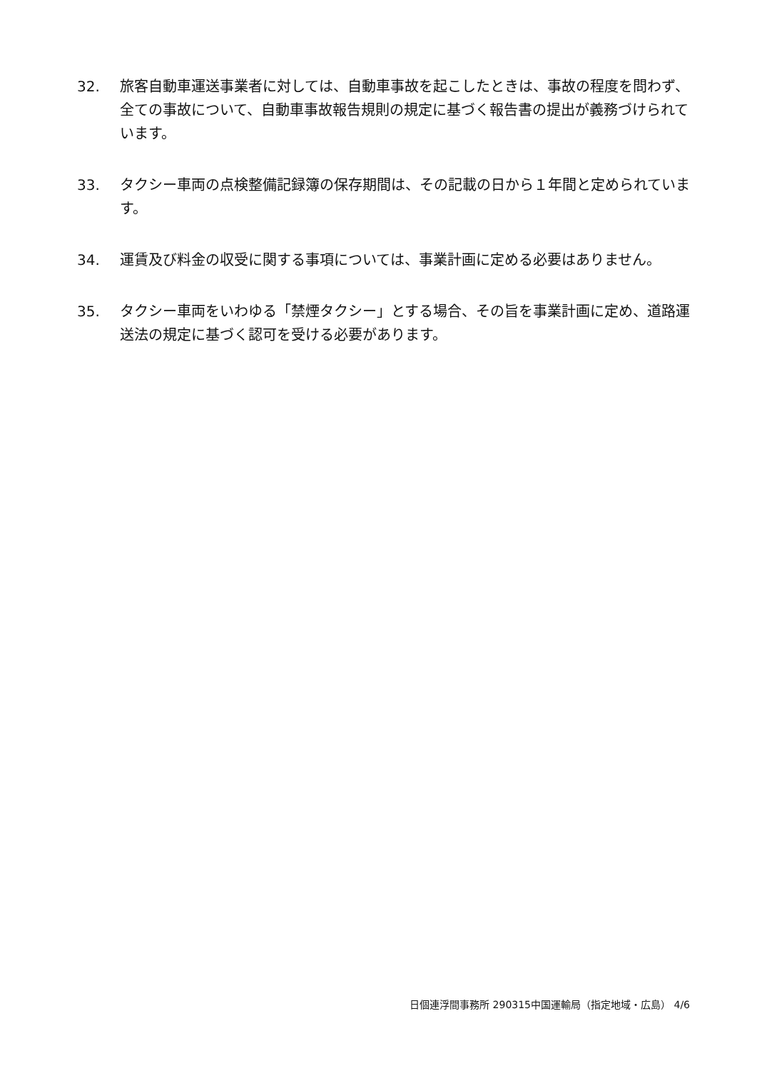32. 旅客自動車運送事業者に対しては、自動車事故を起こしたときは、事故の程度を問わず、全ての事故について、自動車事故報告規則の規定に基づく報告書の提出が義務づけられています。
33. タクシー車両の点検整備記録簿の保存期間は、その記載の日から１年間と定められています。
34. 運賃及び料金の収受に関する事項については、事業計画に定める必要はありません。
35. タクシー車両をいわゆる「禁煙タクシー」とする場合、その旨を事業計画に定め、道路運送法の規定に基づく認可を受ける必要があります。
日個連浮間事務所 290315中国運輸局（指定地域・広島） 4/6